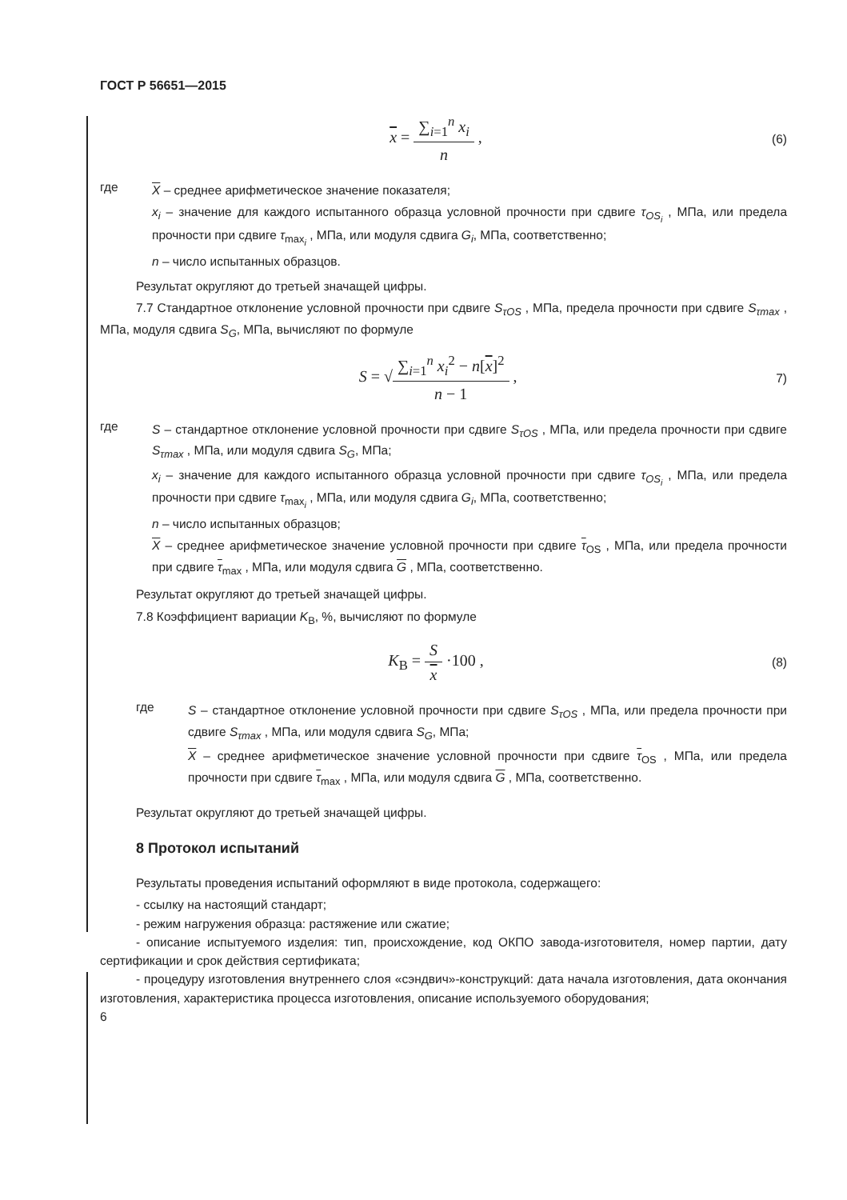ГОСТ Р 56651—2015
x = ∑<sub>i=1</sub><sup>n</sup> x<sub>i</sub> n ,
(6)
где
X – среднее арифметическое значение показателя;
x<sub>i</sub> – значение для каждого испытанного образца условной прочности при сдвиге τ<sub>OS<sub>i</sub></sub> , МПа, или предела прочности при сдвиге τ<sub>max<sub>i</sub></sub> , МПа, или модуля сдвига G<sub>i</sub>, МПа, соответственно;
n – число испытанных образцов.
Результат округляют до третьей значащей цифры.
7.7 Стандартное отклонение условной прочности при сдвиге S<sub>τOS</sub> , МПа, предела прочности при сдвиге S<sub>τmax</sub> , МПа, модуля сдвига S<sub>G</sub>, МПа, вычисляют по формуле
S = √∑<sub>i=1</sub><sup>n</sup> x<sub>i</sub><sup>2</sup> − n[x]<sup>2</sup> n − 1 ,
7)
где
S – стандартное отклонение условной прочности при сдвиге S<sub>τOS</sub> , МПа, или предела прочности при сдвиге S<sub>τmax</sub> , МПа, или модуля сдвига S<sub>G</sub>, МПа;
x<sub>i</sub> – значение для каждого испытанного образца условной прочности при сдвиге τ<sub>OS<sub>i</sub></sub> , МПа, или предела прочности при сдвиге τ<sub>max<sub>i</sub></sub> , МПа, или модуля сдвига G<sub>i</sub>, МПа, соответственно;
n – число испытанных образцов;
X – среднее арифметическое значение условной прочности при сдвиге τ<sub>OS</sub> , МПа, или предела прочности при сдвиге τ<sub>max</sub> , МПа, или модуля сдвига G , МПа, соответственно.
Результат округляют до третьей значащей цифры.
7.8 Коэффициент вариации K<sub>В</sub>, %, вычисляют по формуле
K<sub>В</sub> = S x ·100 ,
(8)
где
S – стандартное отклонение условной прочности при сдвиге S<sub>τOS</sub> , МПа, или предела прочности при сдвиге S<sub>τmax</sub> , МПа, или модуля сдвига S<sub>G</sub>, МПа;
X – среднее арифметическое значение условной прочности при сдвиге τ<sub>OS</sub> , МПа, или предела прочности при сдвиге τ<sub>max</sub> , МПа, или модуля сдвига G , МПа, соответственно.
Результат округляют до третьей значащей цифры.
8 Протокол испытаний
Результаты проведения испытаний оформляют в виде протокола, содержащего:
- ссылку на настоящий стандарт;
- режим нагружения образца: растяжение или сжатие;
- описание испытуемого изделия: тип, происхождение, код ОКПО завода-изготовителя, номер партии, дату сертификации и срок действия сертификата;
- процедуру изготовления внутреннего слоя «сэндвич»-конструкций: дата начала изготовления, дата окончания изготовления, характеристика процесса изготовления, описание используемого оборудования;
6